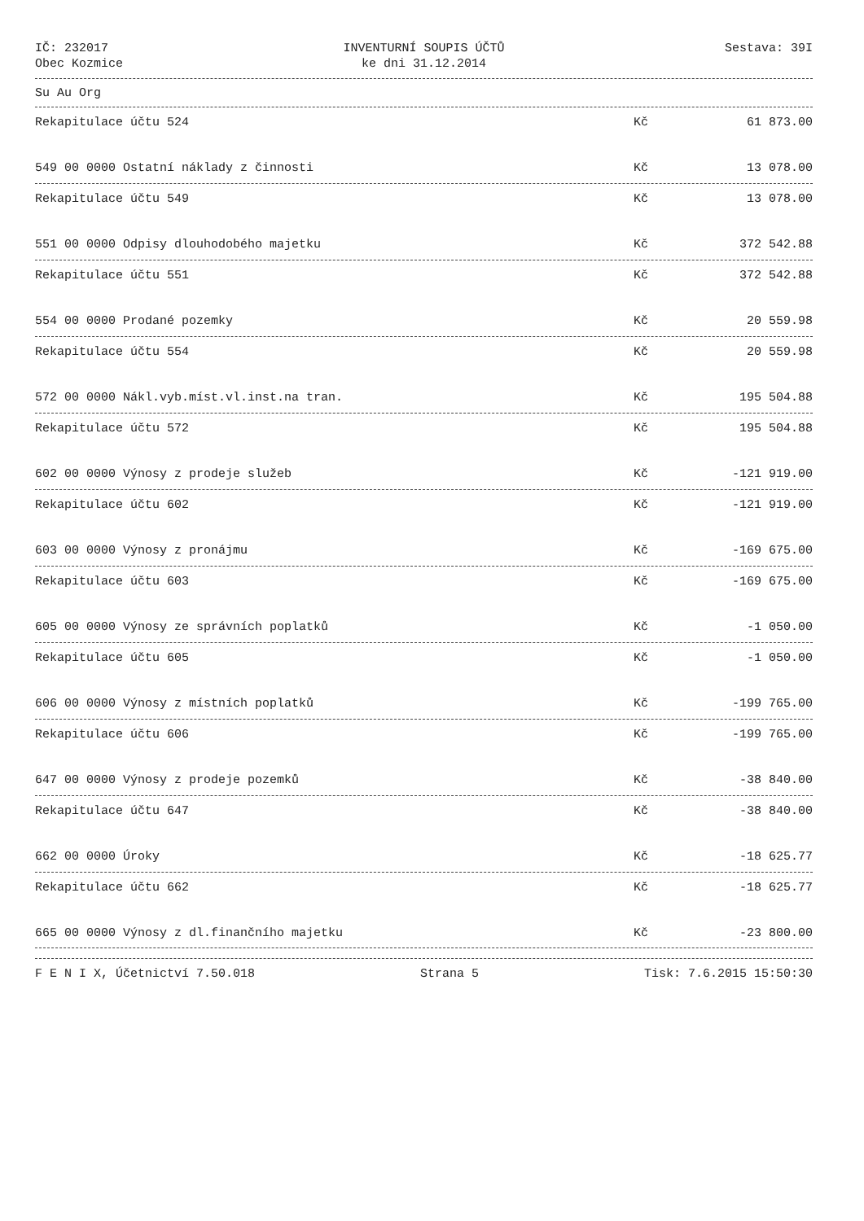IČ: 232017
Obec Kozmice
INVENTURNÍ SOUPIS ÚČTŮ
ke dni 31.12.2014
Sestava: 39I
Su Au Org
| Rekapitulace účtu 524 | Kč | 61 873.00 |
| 549 00 0000 Ostatní náklady z činnosti | Kč | 13 078.00 |
| Rekapitulace účtu 549 | Kč | 13 078.00 |
| 551 00 0000 Odpisy dlouhodobého majetku | Kč | 372 542.88 |
| Rekapitulace účtu 551 | Kč | 372 542.88 |
| 554 00 0000 Prodané pozemky | Kč | 20 559.98 |
| Rekapitulace účtu 554 | Kč | 20 559.98 |
| 572 00 0000 Nákl.vyb.míst.vl.inst.na tran. | Kč | 195 504.88 |
| Rekapitulace účtu 572 | Kč | 195 504.88 |
| 602 00 0000 Výnosy z prodeje služeb | Kč | -121 919.00 |
| Rekapitulace účtu 602 | Kč | -121 919.00 |
| 603 00 0000 Výnosy z pronájmu | Kč | -169 675.00 |
| Rekapitulace účtu 603 | Kč | -169 675.00 |
| 605 00 0000 Výnosy ze správních poplatků | Kč | -1 050.00 |
| Rekapitulace účtu 605 | Kč | -1 050.00 |
| 606 00 0000 Výnosy z místních poplatků | Kč | -199 765.00 |
| Rekapitulace účtu 606 | Kč | -199 765.00 |
| 647 00 0000 Výnosy z prodeje pozemků | Kč | -38 840.00 |
| Rekapitulace účtu 647 | Kč | -38 840.00 |
| 662 00 0000 Úroky | Kč | -18 625.77 |
| Rekapitulace účtu 662 | Kč | -18 625.77 |
| 665 00 0000 Výnosy z dl.finančního majetku | Kč | -23 800.00 |
F E N I X, Účetnictví 7.50.018 Strana 5 Tisk: 7.6.2015 15:50:30